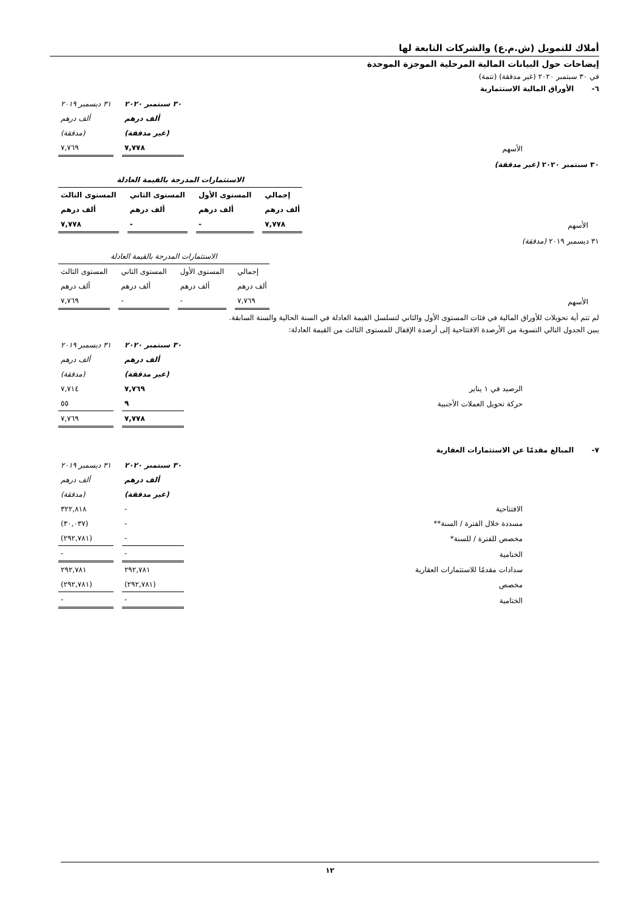أملاك للتمويل (ش.م.ع) والشركات التابعة لها
إيضاحات حول البيانات المالية المرحلية الموجزة الموحدة
في ٣٠ سبتمبر ٢٠٢٠ (غير مدققة) (تتمة)
٦- الأوراق المالية الاستثمارية
| | ٣٠ سبتمبر ٢٠٢٠ | ٣١ ديسمبر ٢٠١٩ |
| | ألف درهم | ألف درهم |
| | (غير مدققة) | (مدققة) |
| الأسهم | ٧,٧٧٨ | ٧,٧٦٩ |
٣٠ سبتمبر ٢٠٢٠ (غير مدققة)
| | الاستثمارات المدرجة بالقيمة العادلة | | | |
| | إجمالي | المستوى الأول | المستوى الثاني | المستوى الثالث |
| | ألف درهم | ألف درهم | ألف درهم | ألف درهم |
| الأسهم | ٧,٧٧٨ | - | - | ٧,٧٧٨ |
٣١ ديسمبر ٢٠١٩ (مدققة)
| | الاستثمارات المدرجة بالقيمة العادلة | | | |
| | إجمالي | المستوى الأول | المستوى الثاني | المستوى الثالث |
| | ألف درهم | ألف درهم | ألف درهم | ألف درهم |
| الأسهم | ٧,٧٦٩ | - | - | ٧,٧٦٩ |
لم تتم أية تحويلات للأوراق المالية في فئات المستوى الأول والثاني لتسلسل القيمة العادلة في السنة الحالية والسنة السابقة.
يبين الجدول التالي التسوية من الأرصدة الافتتاحية إلى أرصدة الإقفال للمستوى الثالث من القيمة العادلة:
| | ٣٠ سبتمبر ٢٠٢٠ | ٣١ ديسمبر ٢٠١٩ |
| | ألف درهم | ألف درهم |
| | (غير مدققة) | (مدققة) |
| الرصيد في ١ يناير | ٧,٧٦٩ | ٧,٧١٤ |
| حركة تحويل العملات الأجنبية | ٩ | ٥٥ |
| | ٧,٧٧٨ | ٧,٧٦٩ |
٧- المبالغ مقدمًا عن الاستثمارات العقارية
| | ٣٠ سبتمبر ٢٠٢٠ | ٣١ ديسمبر ٢٠١٩ |
| | ألف درهم | ألف درهم |
| | (غير مدققة) | (مدققة) |
| الافتتاحية | - | ٣٢٢,٨١٨ |
| مسددة خلال الفترة / السنة** | - | (٣٠,٠٣٧) |
| مخصص للفترة / للسنة* | - | (٢٩٢,٧٨١) |
| الختامية | - | - |
| سدادات مقدمًا للاستثمارات العقارية | ٢٩٢,٧٨١ | ٢٩٢,٧٨١ |
| مخصص | (٢٩٢,٧٨١) | (٢٩٢,٧٨١) |
| الختامية | - | - |
١٢